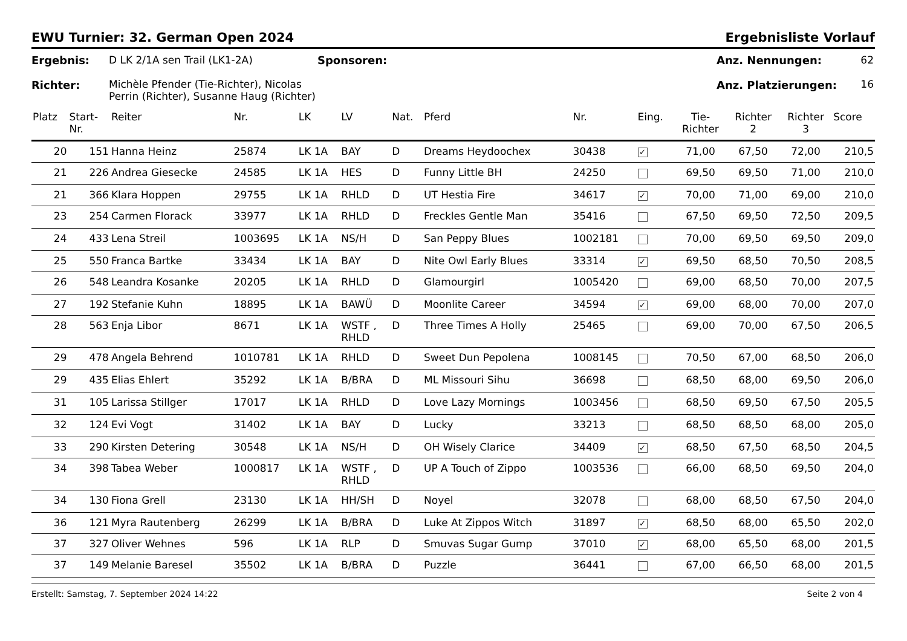EWU Turnier: 32. German Open 2024 Ergebnisliste Vorlauf
Ergebnis:
Richter:
D LK 2/1A sen Trail (LK1-2A)
Michèle Pfender (Tie-Richter), Nicolas Perrin (Richter), Susanne Haug (Richter)
Sponsoren: Anz. Nennungen:
Anz. Platzierungen:
62
16
| Platz | Start- Nr. | Reiter | Nr. | LK | LV | Nat. | Pferd | Nr. | Eing. | Tie- Richter | Richter 2 | Richter 3 | Score |
| --- | --- | --- | --- | --- | --- | --- | --- | --- | --- | --- | --- | --- | --- |
| 20 | 151 | Hanna Heinz | 25874 | LK 1A | BAY | D | Dreams Heydoochex | 30438 | ✓ | 71,00 | 67,50 | 72,00 | 210,5 |
| 21 | 226 | Andrea Giesecke | 24585 | LK 1A | HES | D | Funny Little BH | 24250 | | 69,50 | 69,50 | 71,00 | 210,0 |
| 21 | 366 | Klara Hoppen | 29755 | LK 1A | RHLD | D | UT Hestia Fire | 34617 | ✓ | 70,00 | 71,00 | 69,00 | 210,0 |
| 23 | 254 | Carmen Florack | 33977 | LK 1A | RHLD | D | Freckles Gentle Man | 35416 | | 67,50 | 69,50 | 72,50 | 209,5 |
| 24 | 433 | Lena Streil | 1003695 | LK 1A | NS/H | D | San Peppy Blues | 1002181 | | 70,00 | 69,50 | 69,50 | 209,0 |
| 25 | 550 | Franca Bartke | 33434 | LK 1A | BAY | D | Nite Owl Early Blues | 33314 | ✓ | 69,50 | 68,50 | 70,50 | 208,5 |
| 26 | 548 | Leandra Kosanke | 20205 | LK 1A | RHLD | D | Glamourgirl | 1005420 | | 69,00 | 68,50 | 70,00 | 207,5 |
| 27 | 192 | Stefanie Kuhn | 18895 | LK 1A | BAWÜ | D | Moonlite Career | 34594 | ✓ | 69,00 | 68,00 | 70,00 | 207,0 |
| 28 | 563 | Enja Libor | 8671 | LK 1A | WSTF , RHLD | D | Three Times A Holly | 25465 | | 69,00 | 70,00 | 67,50 | 206,5 |
| 29 | 478 | Angela Behrend | 1010781 | LK 1A | RHLD | D | Sweet Dun Pepolena | 1008145 | | 70,50 | 67,00 | 68,50 | 206,0 |
| 29 | 435 | Elias Ehlert | 35292 | LK 1A | B/BRA | D | ML Missouri Sihu | 36698 | | 68,50 | 68,00 | 69,50 | 206,0 |
| 31 | 105 | Larissa Stillger | 17017 | LK 1A | RHLD | D | Love Lazy Mornings | 1003456 | | 68,50 | 69,50 | 67,50 | 205,5 |
| 32 | 124 | Evi Vogt | 31402 | LK 1A | BAY | D | Lucky | 33213 | | 68,50 | 68,50 | 68,00 | 205,0 |
| 33 | 290 | Kirsten Detering | 30548 | LK 1A | NS/H | D | OH Wisely Clarice | 34409 | ✓ | 68,50 | 67,50 | 68,50 | 204,5 |
| 34 | 398 | Tabea Weber | 1000817 | LK 1A | WSTF , RHLD | D | UP A Touch of Zippo | 1003536 | | 66,00 | 68,50 | 69,50 | 204,0 |
| 34 | 130 | Fiona Grell | 23130 | LK 1A | HH/SH | D | Noyel | 32078 | | 68,00 | 68,50 | 67,50 | 204,0 |
| 36 | 121 | Myra Rautenberg | 26299 | LK 1A | B/BRA | D | Luke At Zippos Witch | 31897 | ✓ | 68,50 | 68,00 | 65,50 | 202,0 |
| 37 | 327 | Oliver Wehnes | 596 | LK 1A | RLP | D | Smuvas Sugar Gump | 37010 | ✓ | 68,00 | 65,50 | 68,00 | 201,5 |
| 37 | 149 | Melanie Baresel | 35502 | LK 1A | B/BRA | D | Puzzle | 36441 | | 67,00 | 66,50 | 68,00 | 201,5 |
Erstellt: Samstag, 7. September 2024 14:22 Seite 2 von 4